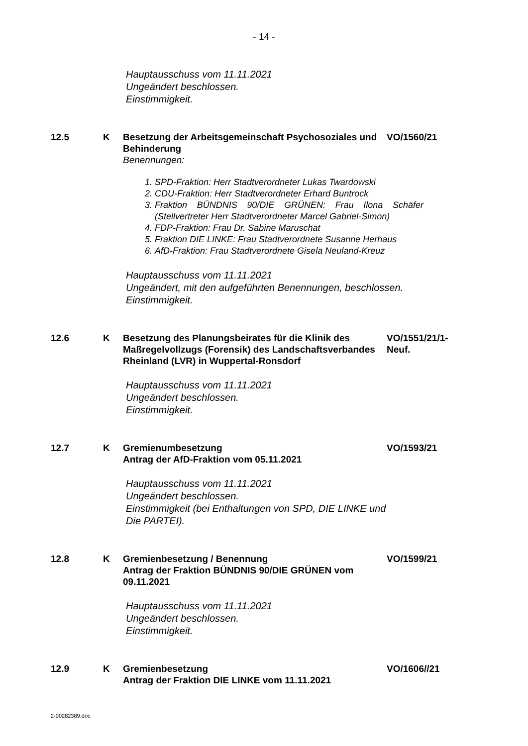- 14 -
Hauptausschuss vom 11.11.2021
Ungeändert beschlossen.
Einstimmigkeit.
12.5 K Besetzung der Arbeitsgemeinschaft Psychosoziales und Behinderung
VO/1560/21
Benennungen:
1. SPD-Fraktion: Herr Stadtverordneter Lukas Twardowski
2. CDU-Fraktion: Herr Stadtverordneter Erhard Buntrock
3. Fraktion BÜNDNIS 90/DIE GRÜNEN: Frau Ilona Schäfer (Stellvertreter Herr Stadtverordneter Marcel Gabriel-Simon)
4. FDP-Fraktion: Frau Dr. Sabine Maruschat
5. Fraktion DIE LINKE: Frau Stadtverordnete Susanne Herhaus
6. AfD-Fraktion: Frau Stadtverordnete Gisela Neuland-Kreuz
Hauptausschuss vom 11.11.2021
Ungeändert, mit den aufgeführten Benennungen, beschlossen.
Einstimmigkeit.
12.6 K Besetzung des Planungsbeirates für die Klinik des Maßregelvollzugs (Forensik) des Landschaftsverbandes Rheinland (LVR) in Wuppertal-Ronsdorf
VO/1551/21/1-Neuf.
Hauptausschuss vom 11.11.2021
Ungeändert beschlossen.
Einstimmigkeit.
12.7 K Gremienumbesetzung
Antrag der AfD-Fraktion vom 05.11.2021
VO/1593/21
Hauptausschuss vom 11.11.2021
Ungeändert beschlossen.
Einstimmigkeit (bei Enthaltungen von SPD, DIE LINKE und
Die PARTEI).
12.8 K Gremienbesetzung / Benennung
Antrag der Fraktion BÜNDNIS 90/DIE GRÜNEN vom 09.11.2021
VO/1599/21
Hauptausschuss vom 11.11.2021
Ungeändert beschlossen.
Einstimmigkeit.
12.9 K Gremienbesetzung
Antrag der Fraktion DIE LINKE vom 11.11.2021
VO/1606//21
2-00282389.doc